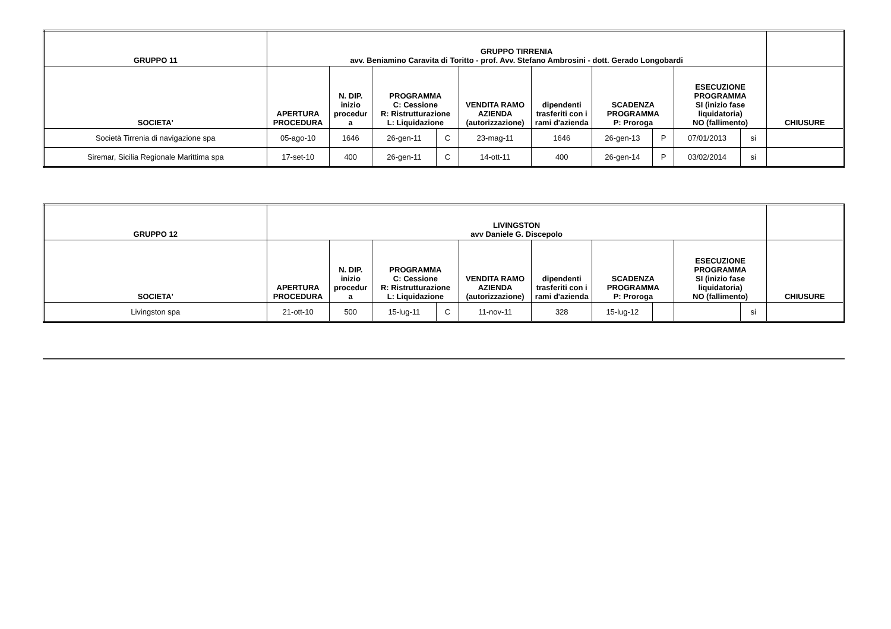| GRUPPO 11 | GRUPPO TIRRENIA avv. Beniamino Caravita di Toritto - prof. Avv. Stefano Ambrosini - dott. Gerado Longobardi | | | | | | | | | | |
| --- | --- | --- | --- | --- | --- | --- | --- | --- | --- | --- | --- |
| SOCIETA' | APERTURA PROCEDURA | N. DIP. inizio procedur a | PROGRAMMA C: Cessione R: Ristrutturazione L: Liquidazione | | VENDITA RAMO AZIENDA (autorizzazione) | dipendenti trasferiti con i rami d'azienda | SCADENZA PROGRAMMA P: Proroga | | ESECUZIONE PROGRAMMA SI (inizio fase liquidatoria) NO (fallimento) | | CHIUSURE |
| Società Tirrenia di navigazione spa | 05-ago-10 | 1646 | 26-gen-11 | C | 23-mag-11 | 1646 | 26-gen-13 | P | 07/01/2013 | si | |
| Siremar, Sicilia Regionale Marittima spa | 17-set-10 | 400 | 26-gen-11 | C | 14-ott-11 | 400 | 26-gen-14 | P | 03/02/2014 | si | |
| GRUPPO 12 | LIVINGSTON avv Daniele G. Discepolo | | | | | | | | | | |
| --- | --- | --- | --- | --- | --- | --- | --- | --- | --- | --- | --- |
| SOCIETA' | APERTURA PROCEDURA | N. DIP. inizio procedur a | PROGRAMMA C: Cessione R: Ristrutturazione L: Liquidazione | | VENDITA RAMO AZIENDA (autorizzazione) | dipendenti trasferiti con i rami d'azienda | SCADENZA PROGRAMMA P: Proroga | | ESECUZIONE PROGRAMMA SI (inizio fase liquidatoria) NO (fallimento) | | CHIUSURE |
| Livingston spa | 21-ott-10 | 500 | 15-lug-11 | C | 11-nov-11 | 328 | 15-lug-12 | | | si | |